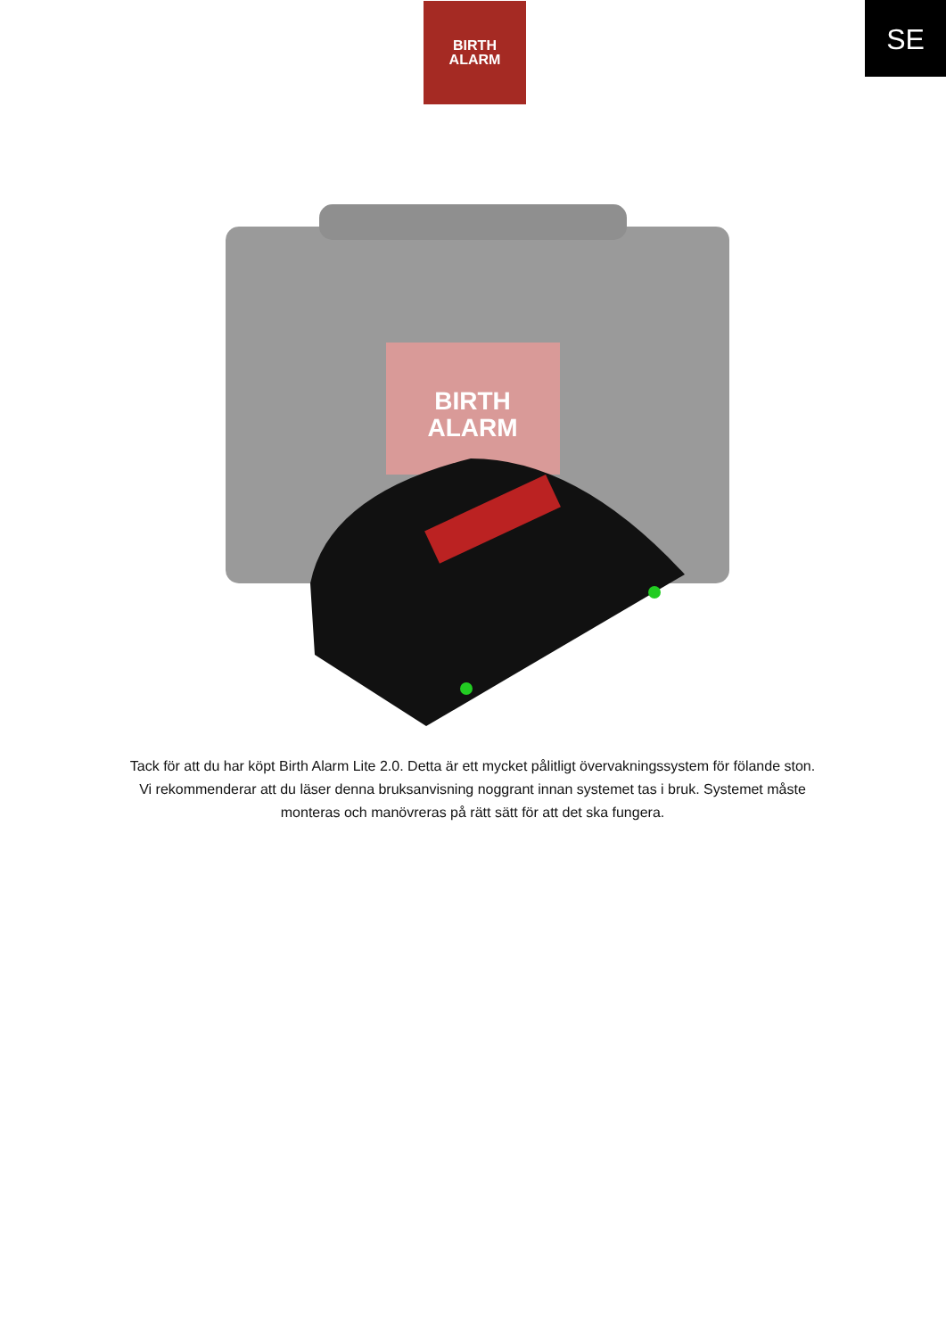BIRTH
ALARM
SE
BIRTH
ALARM
Tack för att du har köpt Birth Alarm Lite 2.0. Detta är ett mycket pålitligt övervakningssystem för fölande ston. Vi rekommenderar att du läser denna bruksanvisning noggrant innan systemet tas i bruk. Systemet måste monteras och manövreras på rätt sätt för att det ska fungera.